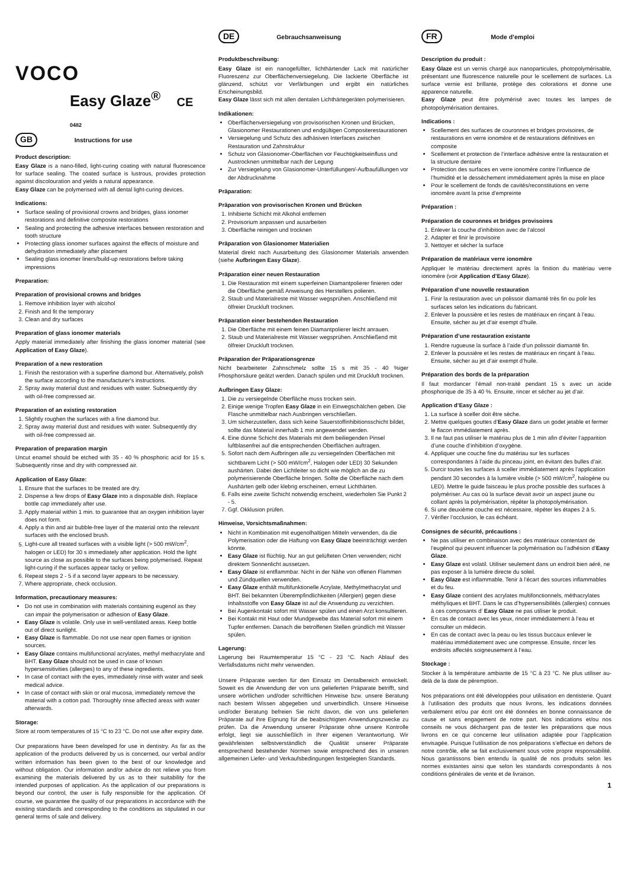VOCO
Easy Glaze<sup>®</sup> CE 0482
GB Instructions for use
Product description:
Easy Glaze is a nano-filled, light-curing coating with natural fluorescence for surface sealing. The coated surface is lustrous, provides protection against discolouration and yields a natural appearance.
Easy Glaze can be polymerised with all dental light-curing devices.
Indications:
Surface sealing of provisional crowns and bridges, glass ionomer restorations and definitive composite restorations
Sealing and protecting the adhesive interfaces between restoration and tooth structure
Protecting glass ionomer surfaces against the effects of moisture and dehydration immediately after placement
Sealing glass ionomer liners/build-up restorations before taking impressions
Preparation:
Preparation of provisional crowns and bridges
1. Remove inhibition layer with alcohol
2. Finish and fit the temporary
3. Clean and dry surfaces
Preparation of glass ionomer materials
Apply material immediately after finishing the glass ionomer material (see Application of Easy Glaze).
Preparation of a new restoration
1. Finish the restoration with a superfine diamond bur. Alternatively, polish the surface according to the manufacturer's instructions.
2. Spray away material dust and residues with water. Subsequently dry with oil-free compressed air.
Preparation of an existing restoration
1. Slightly roughen the surfaces with a fine diamond bur.
2. Spray away material dust and residues with water. Subsequently dry with oil-free compressed air.
Preparation of preparation margin
Uncut enamel should be etched with 35 - 40 % phosphoric acid for 15 s. Subsequently rinse and dry with compressed air.
Application of Easy Glaze:
1. Ensure that the surfaces to be treated are dry.
2. Dispense a few drops of Easy Glaze into a disposable dish. Replace bottle cap immediately after use.
3. Apply material within 1 min. to guarantee that an oxygen inhibition layer does not form.
4. Apply a thin and air bubble-free layer of the material onto the relevant surfaces with the enclosed brush.
5. Light-cure all treated surfaces with a visible light (> 500 mW/cm<sup>2</sup>, halogen or LED) for 30 s immediately after application. Hold the light source as close as possible to the surfaces being polymerised. Repeat light-curing if the surfaces appear tacky or yellow.
6. Repeat steps 2 - 5 if a second layer appears to be necessary.
7. Where appropriate, check occlusion.
Information, precautionary measures:
Do not use in combination with materials containing eugenol as they can impair the polymerisation or adhesion of Easy Glaze.
Easy Glaze is volatile. Only use in well-ventilated areas. Keep bottle out of direct sunlight.
Easy Glaze is flammable. Do not use near open flames or ignition sources.
Easy Glaze contains multifunctional acrylates, methyl methacrylate and BHT. Easy Glaze should not be used in case of known hypersensitivities (allergies) to any of these ingredients.
In case of contact with the eyes, immediately rinse with water and seek medical advice.
In case of contact with skin or oral mucosa, immediately remove the material with a cotton pad. Thoroughly rinse affected areas with water afterwards.
Storage:
Store at room temperatures of 15 °C to 23 °C. Do not use after expiry date.
Our preparations have been developed for use in dentistry. As far as the application of the products delivered by us is concerned, our verbal and/or written information has been given to the best of our knowledge and without obligation. Our information and/or advice do not relieve you from examining the materials delivered by us as to their suitability for the intended purposes of application. As the application of our preparations is beyond our control, the user is fully responsible for the application. Of course, we guarantee the quality of our preparations in accordance with the existing standards and corresponding to the conditions as stipulated in our general terms of sale and delivery.
DE Gebrauchsanweisung
Produktbeschreibung:
Easy Glaze ist ein nanogefüllter, lichthärtender Lack mit natürlicher Fluoreszenz zur Oberflächenversiegelung. Die lackierte Oberfläche ist glänzend, schützt vor Verfärbungen und ergibt ein natürliches Erscheinungsbild.
Easy Glaze lässt sich mit allen dentalen Lichthärtegeräten polymerisieren.
Indikationen:
Oberflächenversiegelung von provisorischen Kronen und Brücken, Glasionomer Restaurationen und endgültigen Compositerestaurationen
Versiegelung und Schutz des adhäsiven Interfaces zwischen Restauration und Zahnstruktur
Schutz von Glasionomer-Oberflächen vor Feuchtigkeitseinfluss und Austrocknen unmittelbar nach der Legung
Zur Versiegelung von Glasionomer-Unterfüllungen/-Aufbaufüllungen vor der Abdrucknahme
Präparation:
Präparation von provisorischen Kronen und Brücken
1. Inhibierte Schicht mit Alkohol entfernen
2. Provisorium anpassen und ausarbeiten
3. Oberfläche reinigen und trocknen
Präparation von Glasionomer Materialien
Material direkt nach Ausarbeitung des Glasionomer Materials anwenden (siehe Aufbringen Easy Glaze).
Präparation einer neuen Restauration
1. Die Restauration mit einem superfeinen Diamantpolierer finieren oder die Oberfläche gemäß Anweisung des Herstellers polieren.
2. Staub und Materialreste mit Wasser wegsprühen. Anschließend mit ölfreier Druckluft trocknen.
Präparation einer bestehenden Restauration
1. Die Oberfläche mit einem feinen Diamantpolierer leicht anrauen.
2. Staub und Materialreste mit Wasser wegsprühen. Anschließend mit ölfreier Druckluft trocknen.
Präparation der Präparationsgrenze
Nicht bearbeiteter Zahnschmelz sollte 15 s mit 35 - 40 %iger Phosphorsäure geätzt werden. Danach spülen und mit Druckluft trocknen.
Aufbringen Easy Glaze:
1. Die zu versiegelnde Oberfläche muss trocken sein.
2. Einige wenige Tropfen Easy Glaze in ein Einwegschälchen geben. Die Flasche unmittelbar nach Ausbringen verschließen.
3. Um sicherzustellen, dass sich keine Sauerstoffinhibitionsschicht bildet, sollte das Material innerhalb 1 min angewendet werden.
4. Eine dünne Schicht des Materials mit dem beiliegenden Pinsel luftblasenfrei auf die entsprechenden Oberflächen auftragen.
5. Sofort nach dem Aufbringen alle zu versiegelnden Oberflächen mit sichtbarem Licht (> 500 mW/cm<sup>2</sup>, Halogen oder LED) 30 Sekunden aushärten. Dabei den Lichtleiter so dicht wie möglich an die zu polymerisierende Oberfläche bringen. Sollte die Oberfläche nach dem Aushärten gelb oder klebrig erscheinen, erneut Lichthärten.
6. Falls eine zweite Schicht notwendig erscheint, wiederholen Sie Punkt 2 - 5.
7. Ggf. Okklusion prüfen.
Hinweise, Vorsichtsmaßnahmen:
Nicht in Kombination mit eugenolhaltigen Mitteln verwenden, da die Polymerisation oder die Haftung von Easy Glaze beeinträchtigt werden könnte.
Easy Glaze ist flüchtig. Nur an gut gelüfteten Orten verwenden; nicht direktem Sonnenlicht aussetzen.
Easy Glaze ist entflammbar. Nicht in der Nähe von offenen Flammen und Zündquellen verwenden.
Easy Glaze enthält multifunktionelle Acrylate, Methylmethacrylat und BHT. Bei bekannten Überempfindlichkeiten (Allergien) gegen diese Inhaltsstoffe von Easy Glaze ist auf die Anwendung zu verzichten.
Bei Augenkontakt sofort mit Wasser spülen und einen Arzt konsultieren.
Bei Kontakt mit Haut oder Mundgewebe das Material sofort mit einem Tupfer entfernen. Danach die betroffenen Stellen gründlich mit Wasser spülen.
Lagerung:
Lagerung bei Raumtemperatur 15 °C - 23 °C. Nach Ablauf des Verfallsdatums nicht mehr verwenden.
Unsere Präparate werden für den Einsatz im Dentalbereich entwickelt. Soweit es die Anwendung der von uns gelieferten Präparate betrifft, sind unsere wörtlichen und/oder schriftlichen Hinweise bzw. unsere Beratung nach bestem Wissen abgegeben und unverbindlich. Unsere Hinweise und/oder Beratung befreien Sie nicht davon, die von uns gelieferten Präparate auf ihre Eignung für die beabsichtigten Anwendungszwecke zu prüfen. Da die Anwendung unserer Präparate ohne unsere Kontrolle erfolgt, liegt sie ausschließlich in Ihrer eigenen Verantwortung. Wir gewährleisten selbstverständlich die Qualität unserer Präparate entsprechend bestehender Normen sowie entsprechend des in unseren allgemeinen Liefer- und Verkaufsbedingungen festgelegten Standards.
FR Mode d’emploi
Description du produit :
Easy Glaze est un vernis chargé aux nanoparticules, photopolymérisable, présentant une fluorescence naturelle pour le scellement de surfaces. La surface vernie est brillante, protège des colorations et donne une apparence naturelle.
Easy Glaze peut être polymérisé avec toutes les lampes de photopolymérisation dentaires.
Indications :
Scellement des surfaces de couronnes et bridges provisoires, de restaurations en verre ionomère et de restaurations définitives en composite
Scellement et protection de l’interface adhésive entre la restauration et la structure dentaire
Protection des surfaces en verre ionomère contre l’influence de l’humidité et le dessèchement immédiatement après la mise en place
Pour le scellement de fonds de cavités/reconstitutions en verre ionomère avant la prise d’empreinte
Préparation :
Préparation de couronnes et bridges provisoires
1. Enlever la couche d’inhibition avec de l’alcool
2. Adapter et finir le provisoire
3. Nettoyer et sécher la surface
Préparation de matériaux verre ionomère
Appliquer le matériau directement après la finition du matériau verre ionomère (voir Application d’Easy Glaze).
Préparation d’une nouvelle restauration
1. Finir la restauration avec un polissoir diamanté très fin ou polir les surfaces selon les indications du fabricant.
2. Enlever la poussière et les restes de matériaux en rinçant à l’eau. Ensuite, sécher au jet d’air exempt d’huile.
Préparation d’une restauration existante
1. Rendre rugueuse la surface à l’aide d’un polissoir diamanté fin.
2. Enlever la poussière et les restes de matériaux en rinçant à l’eau. Ensuite, sécher au jet d’air exempt d’huile.
Préparation des bords de la préparation
Il faut mordancer l’émail non-traité pendant 15 s avec un acide phosphorique de 35 à 40 %. Ensuite, rincer et sécher au jet d’air.
Application d’Easy Glaze :
1. La surface à sceller doit être sèche.
2. Mettre quelques gouttes d’Easy Glaze dans un godet jetable et fermer le flacon immédiatement après.
3. Il ne faut pas utiliser le matériau plus de 1 min afin d’éviter l’apparition d’une couche d’inhibition d’oxygène.
4. Appliquer une couche fine du matériau sur les surfaces correspondantes à l’aide du pinceau joint, en évitant des bulles d’air.
5. Durcir toutes les surfaces à sceller immédiatement après l’application pendant 30 secondes à la lumière visible (> 500 mW/cm<sup>2</sup>, halogène ou LED). Mettre le guide faisceau le plus proche possible des surfaces à polymériser. Au cas où la surface devait avoir un aspect jaune ou collant après la polymérisation, répéter la photopolymérisation.
6. Si une deuxième couche est nécessaire, répéter les étapes 2 à 5.
7. Vérifier l’occlusion, le cas échéant.
Consignes de sécurité, précautions :
Ne pas utiliser en combinaison avec des matériaux contentant de l’eugénol qui peuvent influencer la polymérisation ou l’adhésion d’Easy Glaze.
Easy Glaze est volatil. Utiliser seulement dans un endroit bien aéré, ne pas exposer à la lumière directe du soleil.
Easy Glaze est inflammable. Tenir à l’écart des sources inflammables et du feu.
Easy Glaze contient des acrylates multifonctionnels, méthacrylates méthyliques et BHT. Dans le cas d’hypersensibilités (allergies) connues à ces composants d’ Easy Glaze ne pas utiliser le produit.
En cas de contact avec les yeux, rincer immédiatement à l’eau et consulter un médecin.
En cas de contact avec la peau ou les tissus buccaux enlever le matériau immédiatement avec une compresse. Ensuite, rincer les endroits affectés soigneusement à l’eau.
Stockage :
Stocker à la température ambiante de 15 °C à 23 °C. Ne plus utiliser au-delà de la date de péremption.
Nos préparations ont été développées pour utilisation en dentisterie. Quant à l’utilisation des produits que nous livrons, les indications données verbalement et/ou par écrit ont été données en bonne connaissance de cause et sans engagement de notre part. Nos indications et/ou nos conseils ne vous déchargent pas de tester les préparations que nous livrons en ce qui concerne leur utilisation adaptée pour l’application envisagée. Puisque l’utilisation de nos préparations s’effectue en dehors de notre contrôle, elle se fait exclusivement sous votre propre responsabilité. Nous garantissons bien entendu la qualité de nos produits selon les normes existantes ainsi que selon les standards correspondants à nos conditions générales de vente et de livraison.
1